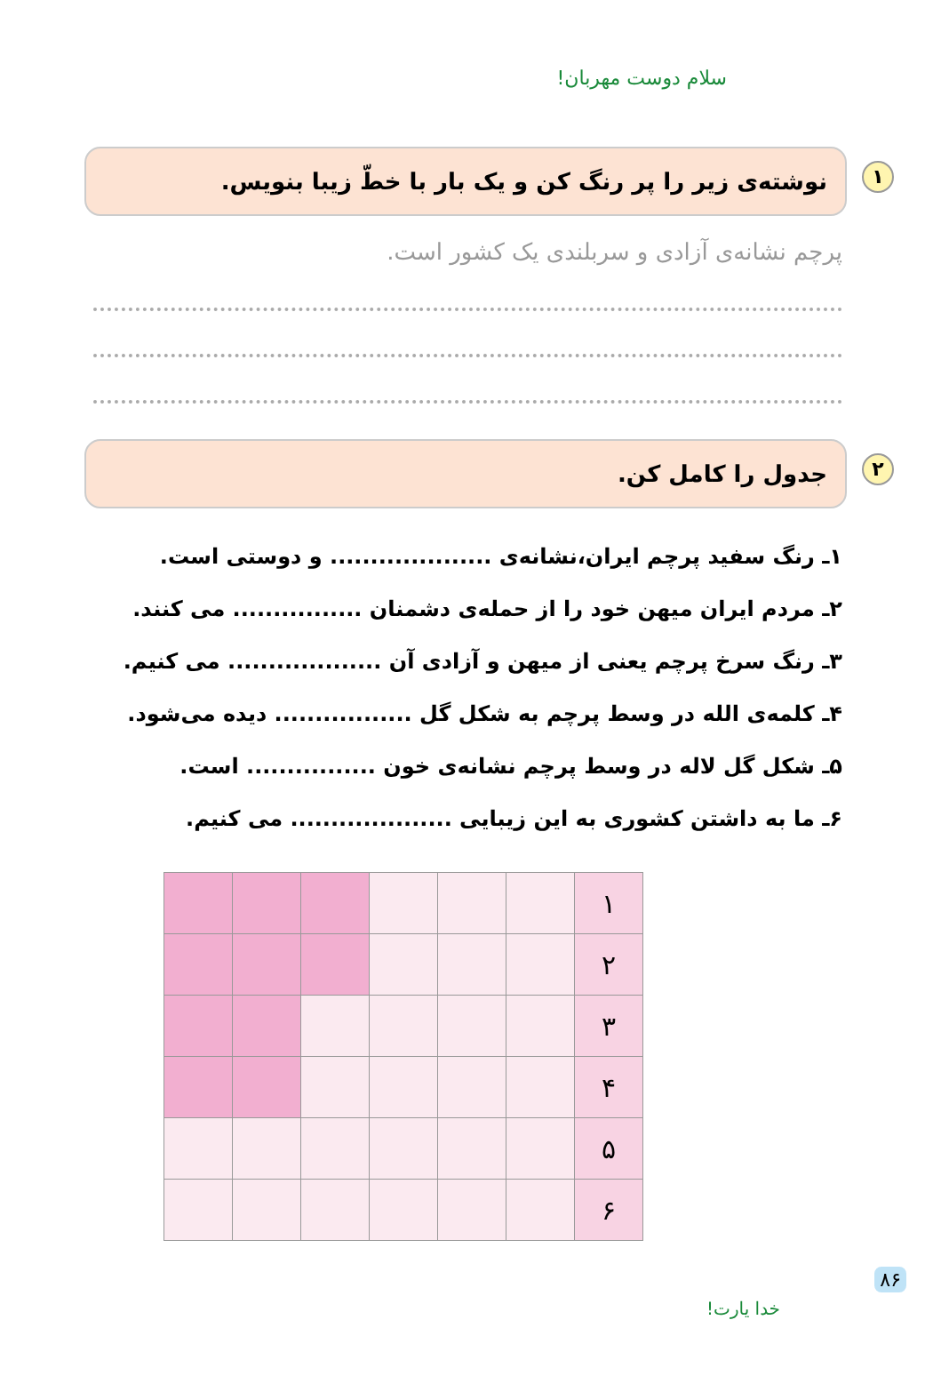سلام دوست مهربان!
۱ نوشته‌ی زیر را پر رنگ کن و یک بار با خطّ زیبا بنویس.
پرچم نشانه‌ی آزادی و سربلندی یک کشور است.
۲ جدول را کامل کن.
۱ـ رنگ سفید پرچم ایران،نشانه‌ی .................... و دوستی است.
۲ـ مردم ایران میهن خود را از حمله‌ی دشمنان ................ می کنند.
۳ـ رنگ سرخ پرچم یعنی از میهن و آزادی آن ................... می کنیم.
۴ـ کلمه‌ی الله در وسط پرچم به شکل گل ................. دیده می‌شود.
۵ـ شکل گل لاله در وسط پرچم نشانه‌ی خون ................ است.
۶ـ ما به داشتن کشوری به این زیبایی .................... می کنیم.
| ۱ | | | | | | |
| ۲ | | | | | | |
| ۳ | | | | | | |
| ۴ | | | | | | |
| ۵ | | | | | | |
| ۶ | | | | | | |
۸۶
خدا یارت!